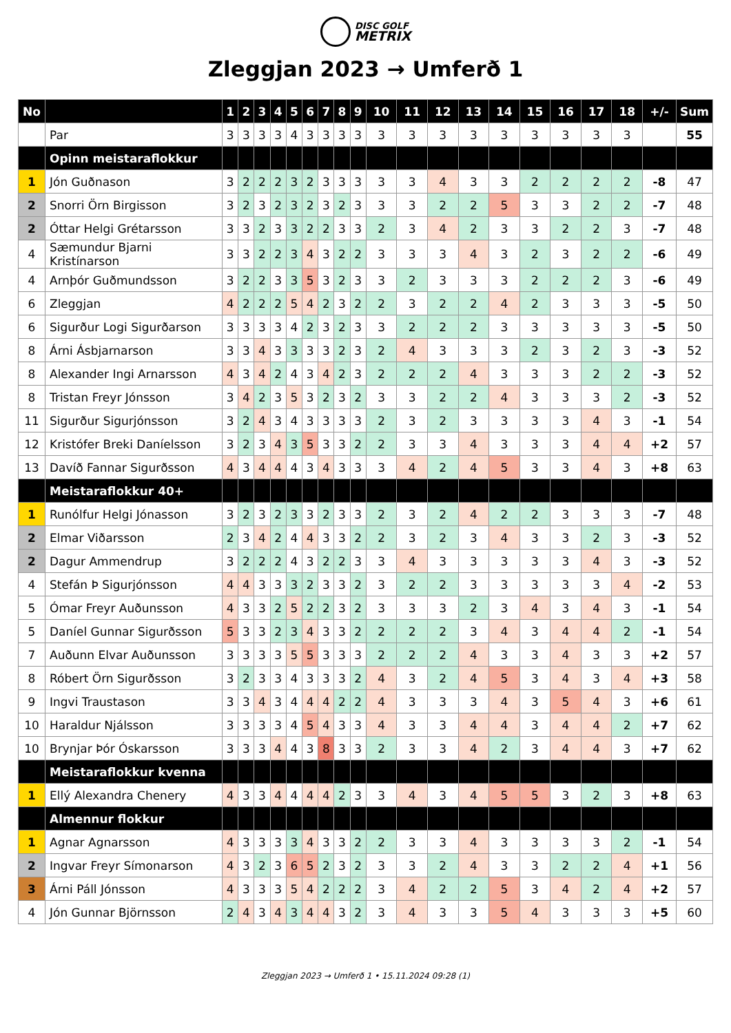DISC GOLF
METRIX
Zleggjan 2023 → Umferð 1
| No | | 1 | 2 | 3 | 4 | 5 | 6 | 7 | 8 | 9 | 10 | 11 | 12 | 13 | 14 | 15 | 16 | 17 | 18 | +/- | Sum |
| --- | --- | --- | --- | --- | --- | --- | --- | --- | --- | --- | --- | --- | --- | --- | --- | --- | --- | --- | --- | --- | --- |
| | Par | 3 | 3 | 3 | 3 | 4 | 3 | 3 | 3 | 3 | 3 | 3 | 3 | 3 | 3 | 3 | 3 | 3 | 3 | | 55 |
| | Opinn meistaraflokkur | | | | | | | | | | | | | | | | | | | | |
| 1 | Jón Guðnason | 3 | 2 | 2 | 2 | 3 | 2 | 3 | 3 | 3 | 3 | 3 | 4 | 3 | 3 | 2 | 2 | 2 | 2 | -8 | 47 |
| 2 | Snorri Örn Birgisson | 3 | 2 | 3 | 2 | 3 | 2 | 3 | 2 | 3 | 3 | 3 | 2 | 2 | 5 | 3 | 3 | 2 | 2 | -7 | 48 |
| 2 | Óttar Helgi Grétarsson | 3 | 3 | 2 | 3 | 3 | 2 | 2 | 3 | 3 | 2 | 3 | 4 | 2 | 3 | 3 | 2 | 2 | 3 | -7 | 48 |
| 4 | Sæmundur Bjarni Kristínarson | 3 | 3 | 2 | 2 | 3 | 4 | 3 | 2 | 2 | 3 | 3 | 3 | 4 | 3 | 2 | 3 | 2 | 2 | -6 | 49 |
| 4 | Arnþór Guðmundsson | 3 | 2 | 2 | 3 | 3 | 5 | 3 | 2 | 3 | 3 | 2 | 3 | 3 | 3 | 2 | 2 | 2 | 3 | -6 | 49 |
| 6 | Zleggjan | 4 | 2 | 2 | 2 | 5 | 4 | 2 | 3 | 2 | 2 | 3 | 2 | 2 | 4 | 2 | 3 | 3 | 3 | -5 | 50 |
| 6 | Sigurður Logi Sigurðarson | 3 | 3 | 3 | 3 | 4 | 2 | 3 | 2 | 3 | 3 | 2 | 2 | 2 | 3 | 3 | 3 | 3 | 3 | -5 | 50 |
| 8 | Árni Ásbjarnarson | 3 | 3 | 4 | 3 | 3 | 3 | 3 | 2 | 3 | 2 | 4 | 3 | 3 | 3 | 2 | 3 | 2 | 3 | -3 | 52 |
| 8 | Alexander Ingi Arnarsson | 4 | 3 | 4 | 2 | 4 | 3 | 4 | 2 | 3 | 2 | 2 | 2 | 4 | 3 | 3 | 3 | 2 | 2 | -3 | 52 |
| 8 | Tristan Freyr Jónsson | 3 | 4 | 2 | 3 | 5 | 3 | 2 | 3 | 2 | 3 | 3 | 2 | 2 | 4 | 3 | 3 | 3 | 2 | -3 | 52 |
| 11 | Sigurður Sigurjónsson | 3 | 2 | 4 | 3 | 4 | 3 | 3 | 3 | 3 | 2 | 3 | 2 | 3 | 3 | 3 | 3 | 4 | 3 | -1 | 54 |
| 12 | Kristófer Breki Daníelsson | 3 | 2 | 3 | 4 | 3 | 5 | 3 | 3 | 2 | 2 | 3 | 3 | 4 | 3 | 3 | 3 | 4 | 4 | +2 | 57 |
| 13 | Davíð Fannar Sigurðsson | 4 | 3 | 4 | 4 | 4 | 3 | 4 | 3 | 3 | 3 | 4 | 2 | 4 | 5 | 3 | 3 | 4 | 3 | +8 | 63 |
| | Meistaraflokkur 40+ | | | | | | | | | | | | | | | | | | | | |
| 1 | Runólfur Helgi Jónasson | 3 | 2 | 3 | 2 | 3 | 3 | 2 | 3 | 3 | 2 | 3 | 2 | 4 | 2 | 2 | 3 | 3 | 3 | -7 | 48 |
| 2 | Elmar Viðarsson | 2 | 3 | 4 | 2 | 4 | 4 | 3 | 3 | 2 | 2 | 3 | 2 | 3 | 4 | 3 | 3 | 2 | 3 | -3 | 52 |
| 2 | Dagur Ammendrup | 3 | 2 | 2 | 2 | 4 | 3 | 2 | 2 | 3 | 3 | 4 | 3 | 3 | 3 | 3 | 3 | 4 | 3 | -3 | 52 |
| 4 | Stefán Þ Sigurjónsson | 4 | 4 | 3 | 3 | 3 | 2 | 3 | 3 | 2 | 3 | 2 | 2 | 3 | 3 | 3 | 3 | 3 | 4 | -2 | 53 |
| 5 | Ómar Freyr Auðunsson | 4 | 3 | 3 | 2 | 5 | 2 | 2 | 3 | 2 | 3 | 3 | 3 | 2 | 3 | 4 | 3 | 4 | 3 | -1 | 54 |
| 5 | Daníel Gunnar Sigurðsson | 5 | 3 | 3 | 2 | 3 | 4 | 3 | 3 | 2 | 2 | 2 | 2 | 3 | 4 | 3 | 4 | 4 | 2 | -1 | 54 |
| 7 | Auðunn Elvar Auðunsson | 3 | 3 | 3 | 3 | 5 | 5 | 3 | 3 | 3 | 2 | 2 | 2 | 4 | 3 | 3 | 4 | 3 | 3 | +2 | 57 |
| 8 | Róbert Örn Sigurðsson | 3 | 2 | 3 | 3 | 4 | 3 | 3 | 3 | 2 | 4 | 3 | 2 | 4 | 5 | 3 | 4 | 3 | 4 | +3 | 58 |
| 9 | Ingvi Traustason | 3 | 3 | 4 | 3 | 4 | 4 | 4 | 2 | 2 | 4 | 3 | 3 | 3 | 4 | 3 | 5 | 4 | 3 | +6 | 61 |
| 10 | Haraldur Njálsson | 3 | 3 | 3 | 3 | 4 | 5 | 4 | 3 | 3 | 4 | 3 | 3 | 4 | 4 | 3 | 4 | 4 | 2 | +7 | 62 |
| 10 | Brynjar Þór Óskarsson | 3 | 3 | 3 | 4 | 4 | 3 | 8 | 3 | 3 | 2 | 3 | 3 | 4 | 2 | 3 | 4 | 4 | 3 | +7 | 62 |
| | Meistaraflokkur kvenna | | | | | | | | | | | | | | | | | | | | |
| 1 | Ellý Alexandra Chenery | 4 | 3 | 3 | 4 | 4 | 4 | 4 | 2 | 3 | 3 | 4 | 3 | 4 | 5 | 5 | 3 | 2 | 3 | +8 | 63 |
| | Almennur flokkur | | | | | | | | | | | | | | | | | | | | |
| 1 | Agnar Agnarsson | 4 | 3 | 3 | 3 | 3 | 4 | 3 | 3 | 2 | 2 | 3 | 3 | 4 | 3 | 3 | 3 | 3 | 2 | -1 | 54 |
| 2 | Ingvar Freyr Símonarson | 4 | 3 | 2 | 3 | 6 | 5 | 2 | 3 | 2 | 3 | 3 | 2 | 4 | 3 | 3 | 2 | 2 | 4 | +1 | 56 |
| 3 | Árni Páll Jónsson | 4 | 3 | 3 | 3 | 5 | 4 | 2 | 2 | 2 | 3 | 4 | 2 | 2 | 5 | 3 | 4 | 2 | 4 | +2 | 57 |
| 4 | Jón Gunnar Björnsson | 2 | 4 | 3 | 4 | 3 | 4 | 4 | 3 | 2 | 3 | 4 | 3 | 3 | 5 | 4 | 3 | 3 | 3 | +5 | 60 |
Zleggjan 2023 → Umferð 1 • 15.11.2024 09:28 (1)